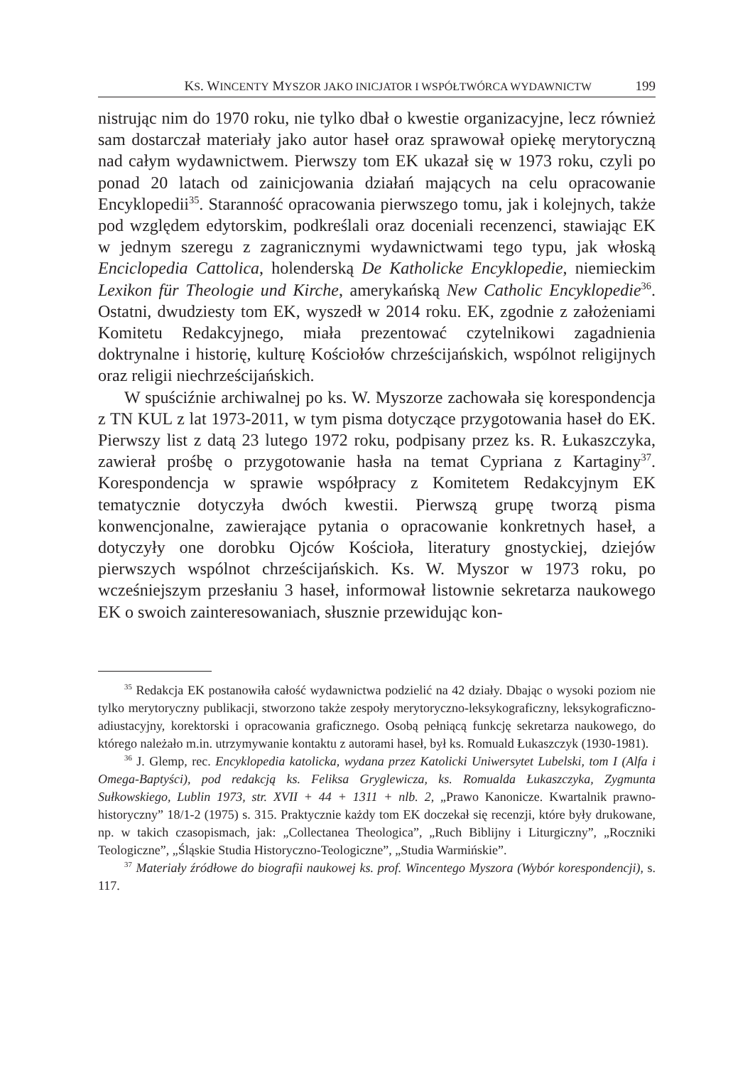KS. WINCENTY MYSZOR JAKO INICJATOR I WSPÓŁTWÓRCA WYDAWNICTW 199
nistrując nim do 1970 roku, nie tylko dbał o kwestie organizacyjne, lecz również sam dostarczał materiały jako autor haseł oraz sprawował opiekę merytoryczną nad całym wydawnictwem. Pierwszy tom EK ukazał się w 1973 roku, czyli po ponad 20 latach od zainicjowania działań mających na celu opracowanie Encyklopedii<sup>35</sup>. Staranność opracowania pierwszego tomu, jak i kolejnych, także pod względem edytorskim, podkreślali oraz doceniali recenzenci, stawiając EK w jednym szeregu z zagranicznymi wydawnictwami tego typu, jak włoską Enciclopedia Cattolica, holenderską De Katholicke Encyklopedie, niemieckim Lexikon für Theologie und Kirche, amerykańską New Catholic Encyklopedie<sup>36</sup>. Ostatni, dwudziesty tom EK, wyszedł w 2014 roku. EK, zgodnie z założeniami Komitetu Redakcyjnego, miała prezentować czytelnikowi zagadnienia doktrynalne i historię, kulturę Kościołów chrześcijańskich, wspólnot religijnych oraz religii niechrześcijańskich.
W spuściźnie archiwalnej po ks. W. Myszorze zachowała się korespondencja z TN KUL z lat 1973-2011, w tym pisma dotyczące przygotowania haseł do EK. Pierwszy list z datą 23 lutego 1972 roku, podpisany przez ks. R. Łukaszczyka, zawierał prośbę o przygotowanie hasła na temat Cypriana z Kartaginy<sup>37</sup>. Korespondencja w sprawie współpracy z Komitetem Redakcyjnym EK tematycznie dotyczyła dwóch kwestii. Pierwszą grupę tworzą pisma konwencjonalne, zawierające pytania o opracowanie konkretnych haseł, a dotyczyły one dorobku Ojców Kościoła, literatury gnostyckiej, dziejów pierwszych wspólnot chrześcijańskich. Ks. W. Myszor w 1973 roku, po wcześniejszym przesłaniu 3 haseł, informował listownie sekretarza naukowego EK o swoich zainteresowaniach, słusznie przewidując kon-
<sup>35</sup> Redakcja EK postanowiła całość wydawnictwa podzielić na 42 działy. Dbając o wysoki poziom nie tylko merytoryczny publikacji, stworzono także zespoły merytoryczno-leksykograficzny, leksykograficzno-adiustacyjny, korektorski i opracowania graficznego. Osobą pełniącą funkcję sekretarza naukowego, do którego należało m.in. utrzymywanie kontaktu z autorami haseł, był ks. Romuald Łukaszczyk (1930-1981).
<sup>36</sup> J. Glemp, rec. Encyklopedia katolicka, wydana przez Katolicki Uniwersytet Lubelski, tom I (Alfa i Omega-Baptyści), pod redakcją ks. Feliksa Gryglewicza, ks. Romualda Łukaszczyka, Zygmunta Sułkowskiego, Lublin 1973, str. XVII + 44 + 1311 + nlb. 2, „Prawo Kanonicze. Kwartalnik prawno-historyczny” 18/1-2 (1975) s. 315. Praktycznie każdy tom EK doczekał się recenzji, które były drukowane, np. w takich czasopismach, jak: „Collectanea Theologica”, „Ruch Biblijny i Liturgiczny”, „Roczniki Teologiczne”, „Śląskie Studia Historyczno-Teologiczne”, „Studia Warmińskie”.
<sup>37</sup> Materiały źródłowe do biografii naukowej ks. prof. Wincentego Myszora (Wybór korespondencji), s. 117.